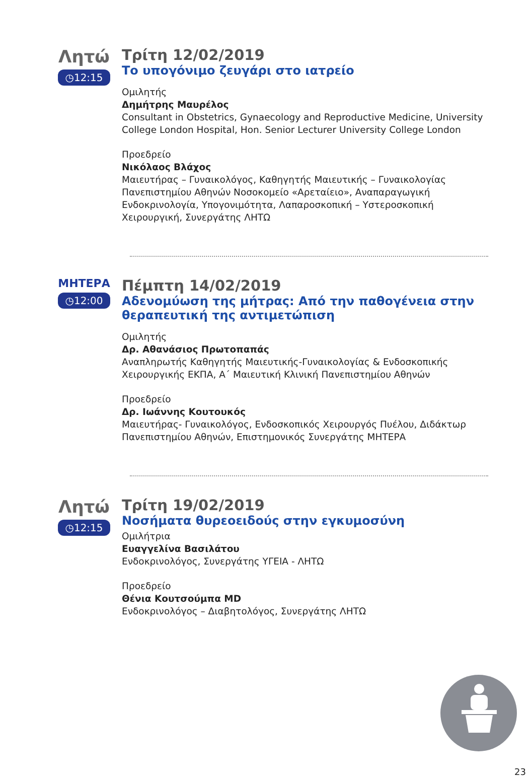Λητώ
◷12:15
Τρίτη 12/02/2019
Το υπογόνιμο ζευγάρι στο ιατρείο
Ομιλητής
Δημήτρης Μαυρέλος
Consultant in Obstetrics, Gynaecology and Reproductive Medicine, University College London Hospital, Hon. Senior Lecturer University College London
Προεδρείο
Νικόλαος Βλάχος
Μαιευτήρας – Γυναικολόγος, Καθηγητής Μαιευτικής – Γυναικολογίας Πανεπιστημίου Αθηνών Νοσοκομείο «Αρεταίειο», Αναπαραγωγική Ενδοκρινολογία, Υπογονιμότητα, Λαπαροσκοπική – Υστεροσκοπική Χειρουργική, Συνεργάτης ΛΗΤΩ
ΜΗΤΕΡΑ
◷12:00
Πέμπτη 14/02/2019
Αδενομύωση της μήτρας: Από την παθογένεια στην θεραπευτική της αντιμετώπιση
Ομιλητής
Δρ. Αθανάσιος Πρωτοπαπάς
Αναπληρωτής Καθηγητής Μαιευτικής-Γυναικολογίας & Ενδοσκοπικής Χειρουργικής ΕΚΠΑ, Α΄ Μαιευτική Κλινική Πανεπιστημίου Αθηνών
Προεδρείο
Δρ. Ιωάννης Κουτουκός
Μαιευτήρας- Γυναικολόγος, Ενδοσκοπικός Χειρουργός Πυέλου, Διδάκτωρ Πανεπιστημίου Αθηνών, Επιστημονικός Συνεργάτης ΜΗΤΕΡΑ
Λητώ
◷12:15
Τρίτη 19/02/2019
Νοσήματα θυρεοειδούς στην εγκυμοσύνη
Ομιλήτρια
Ευαγγελίνα Βασιλάτου
Ενδοκρινολόγος, Συνεργάτης ΥΓΕΙΑ - ΛΗΤΩ
Προεδρείο
Θένια Κουτσούμπα MD
Ενδοκρινολόγος – Διαβητολόγος, Συνεργάτης ΛΗΤΩ
23